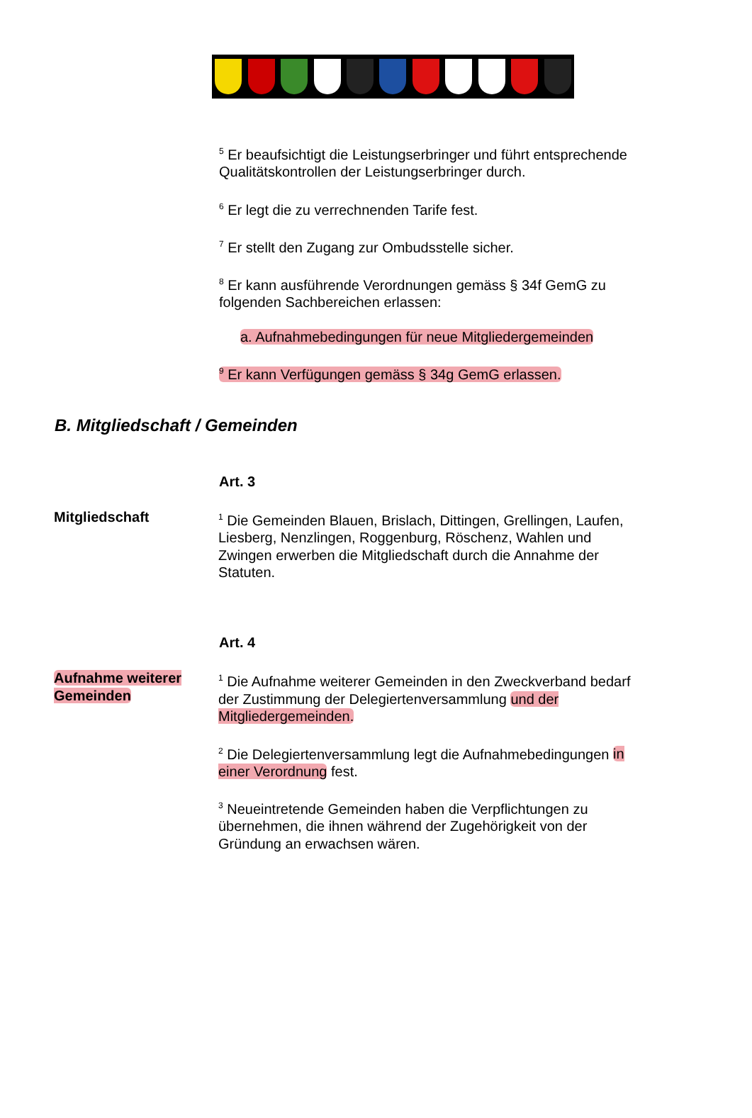<sup>5</sup> Er beaufsichtigt die Leistungserbringer und führt entsprechende Qualitätskontrollen der Leistungserbringer durch.
<sup>6</sup> Er legt die zu verrechnenden Tarife fest.
<sup>7</sup> Er stellt den Zugang zur Ombudsstelle sicher.
<sup>8</sup> Er kann ausführende Verordnungen gemäss § 34f GemG zu folgenden Sachbereichen erlassen:
a. Aufnahmebedingungen für neue Mitgliedergemeinden
<sup>9</sup> Er kann Verfügungen gemäss § 34g GemG erlassen.
B. Mitgliedschaft / Gemeinden
Art. 3
Mitgliedschaft
<sup>1</sup> Die Gemeinden Blauen, Brislach, Dittingen, Grellingen, Laufen, Liesberg, Nenzlingen, Roggenburg, Röschenz, Wahlen und Zwingen erwerben die Mitgliedschaft durch die Annahme der Statuten.
Art. 4
Aufnahme weiterer Gemeinden
<sup>1</sup> Die Aufnahme weiterer Gemeinden in den Zweckverband bedarf der Zustimmung der Delegiertenversammlung und der Mitgliedergemeinden.
<sup>2</sup> Die Delegiertenversammlung legt die Aufnahmebedingungen in einer Verordnung fest.
<sup>3</sup> Neueintretende Gemeinden haben die Verpflichtungen zu übernehmen, die ihnen während der Zugehörigkeit von der Gründung an erwachsen wären.